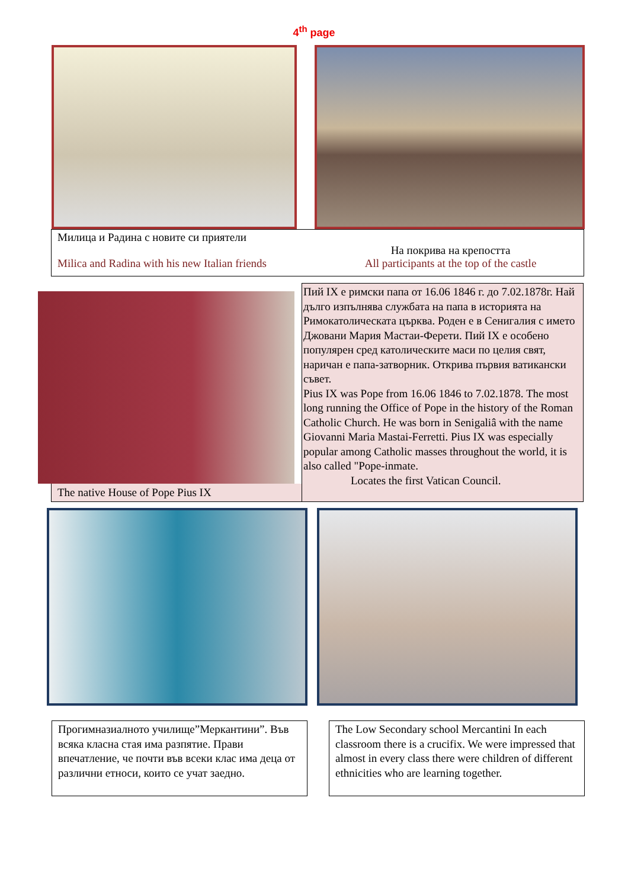4<sup>th</sup> page
Милица и Радина с новите си приятели
Milica and Radina with his new Italian friends
На покрива на крепостта
All participants at the top of the castle
The native House of Pope Pius IX
Пий IX е римски папа от 16.06 1846 г. до 7.02.1878г. Най дълго изпълнява службата на папа в историята на Римокатолическата църква. Роден е в Сенигалия с името Джовани Мария Мастаи-Ферети. Пий IX е особено популярен сред католическите маси по целия свят, наричан е папа-затворник. Открива първия ватикански съвет.
Pius IX was Pope from 16.06 1846 to 7.02.1878. The most long running the Office of Pope in the history of the Roman Catholic Church. He was born in Senigaliâ with the name Giovanni Maria Mastai-Ferretti. Pius IX was especially popular among Catholic masses throughout the world, it is also called "Pope-inmate.
Locates the first Vatican Council.
Прогимназиалното училище”Меркантини”. Във всяка класна стая има разпятие. Прави впечатление, че почти във всеки клас има деца от различни етноси, които се учат заедно.
The Low Secondary school Mercantini In each classroom there is a crucifix. We were impressed that almost in every class there were children of different ethnicities who are learning together.